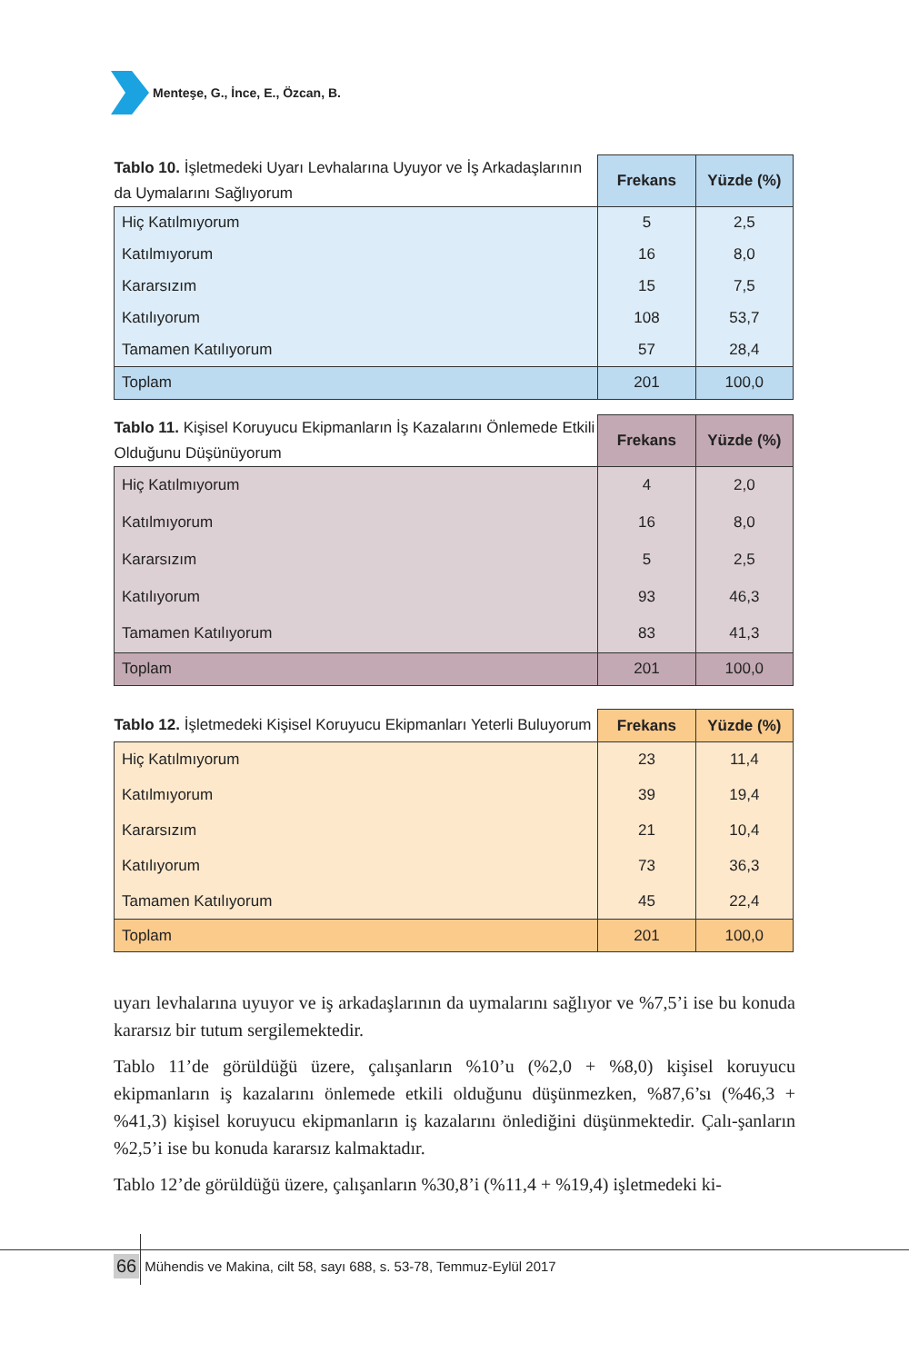Menteşe, G., İnce, E., Özcan, B.
| Tablo 10. İşletmedeki Uyarı Levhalarına Uyuyor ve İş Arkadaşlarının da Uymalarını Sağlıyorum | Frekans | Yüzde (%) |
| Hiç Katılmıyorum | 5 | 2,5 |
| Katılmıyorum | 16 | 8,0 |
| Kararsızım | 15 | 7,5 |
| Katılıyorum | 108 | 53,7 |
| Tamamen Katılıyorum | 57 | 28,4 |
| Toplam | 201 | 100,0 |
| Tablo 11. Kişisel Koruyucu Ekipmanların İş Kazalarını Önlemede Etkili Olduğunu Düşünüyorum | Frekans | Yüzde (%) |
| Hiç Katılmıyorum | 4 | 2,0 |
| Katılmıyorum | 16 | 8,0 |
| Kararsızım | 5 | 2,5 |
| Katılıyorum | 93 | 46,3 |
| Tamamen Katılıyorum | 83 | 41,3 |
| Toplam | 201 | 100,0 |
| Tablo 12. İşletmedeki Kişisel Koruyucu Ekipmanları Yeterli Buluyorum | Frekans | Yüzde (%) |
| Hiç Katılmıyorum | 23 | 11,4 |
| Katılmıyorum | 39 | 19,4 |
| Kararsızım | 21 | 10,4 |
| Katılıyorum | 73 | 36,3 |
| Tamamen Katılıyorum | 45 | 22,4 |
| Toplam | 201 | 100,0 |
uyarı levhalarına uyuyor ve iş arkadaşlarının da uymalarını sağlıyor ve %7,5’i ise bu konuda kararsız bir tutum sergilemektedir.
Tablo 11’de görüldüğü üzere, çalışanların %10’u (%2,0 + %8,0) kişisel koruyucu ekipmanların iş kazalarını önlemede etkili olduğunu düşünmezken, %87,6’sı (%46,3 + %41,3) kişisel koruyucu ekipmanların iş kazalarını önlediğini düşünmektedir. Çalı-şanların %2,5’i ise bu konuda kararsız kalmaktadır.
Tablo 12’de görüldüğü üzere, çalışanların %30,8’i (%11,4 + %19,4) işletmedeki ki-
66 Mühendis ve Makina, cilt 58, sayı 688, s. 53-78, Temmuz-Eylül 2017